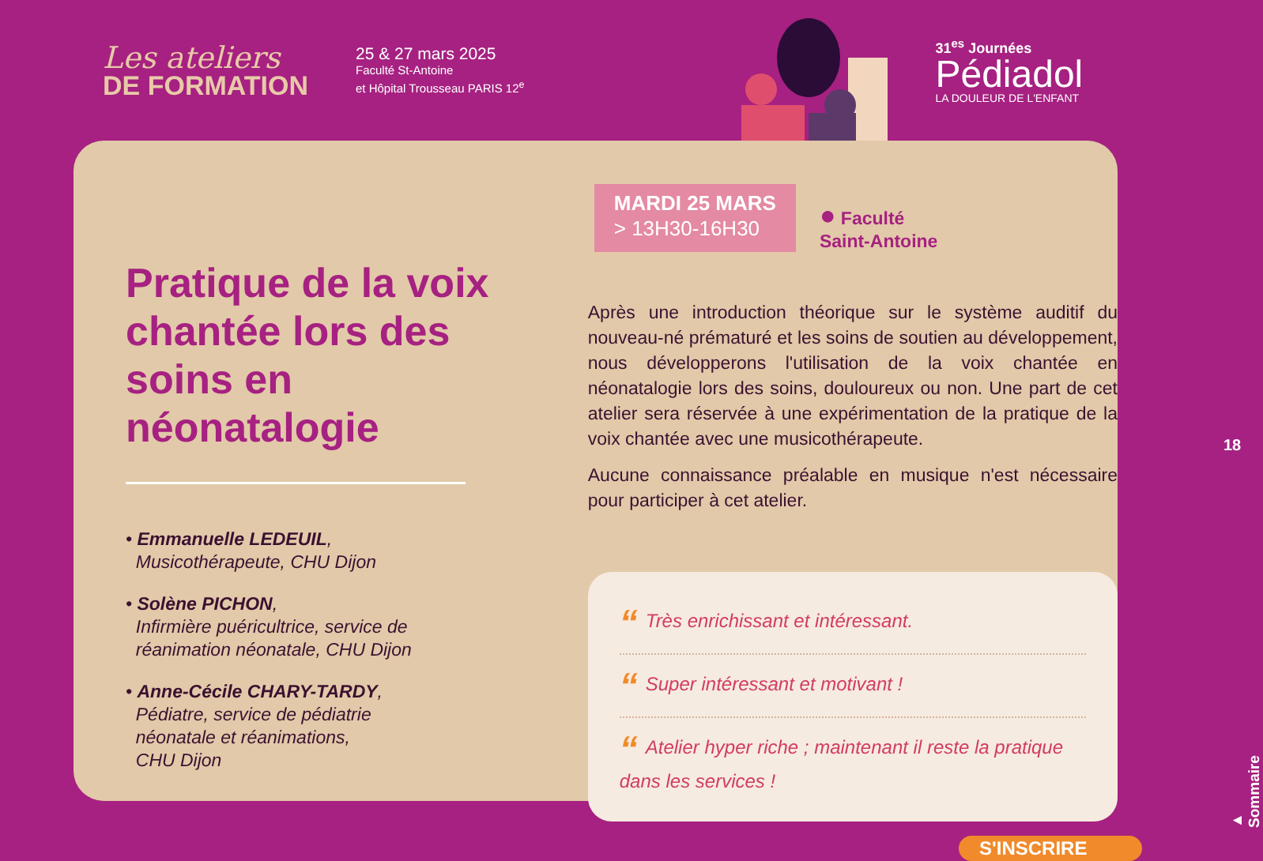Les ateliers
DE FORMATION
25 & 27 mars 2025
Faculté St-Antoine
et Hôpital Trousseau PARIS 12<sup>e</sup>
31<sup>es</sup> Journées
Pédiadol
LA DOULEUR DE L'ENFANT
Pratique de la voix chantée lors des soins en néonatalogie
• Emmanuelle LEDEUIL,
Musicothérapeute, CHU Dijon
• Solène PICHON,
Infirmière puéricultrice, service de
réanimation néonatale, CHU Dijon
• Anne-Cécile CHARY-TARDY,
Pédiatre, service de pédiatrie
néonatale et réanimations,
CHU Dijon
MARDI 25 MARS
> 13H30-16H30
● Faculté
Saint-Antoine
Après une introduction théorique sur le système auditif du nouveau-né prématuré et les soins de soutien au développement, nous développerons l'utilisation de la voix chantée en néonatalogie lors des soins, douloureux ou non. Une part de cet atelier sera réservée à une expérimentation de la pratique de la voix chantée avec une musicothérapeute.
Aucune connaissance préalable en musique n'est nécessaire pour participer à cet atelier.
“Très enrichissant et intéressant.
“Super intéressant et motivant !
“Atelier hyper riche ; maintenant il reste la pratique dans les services !
S'INSCRIRE
18
▲ Sommaire